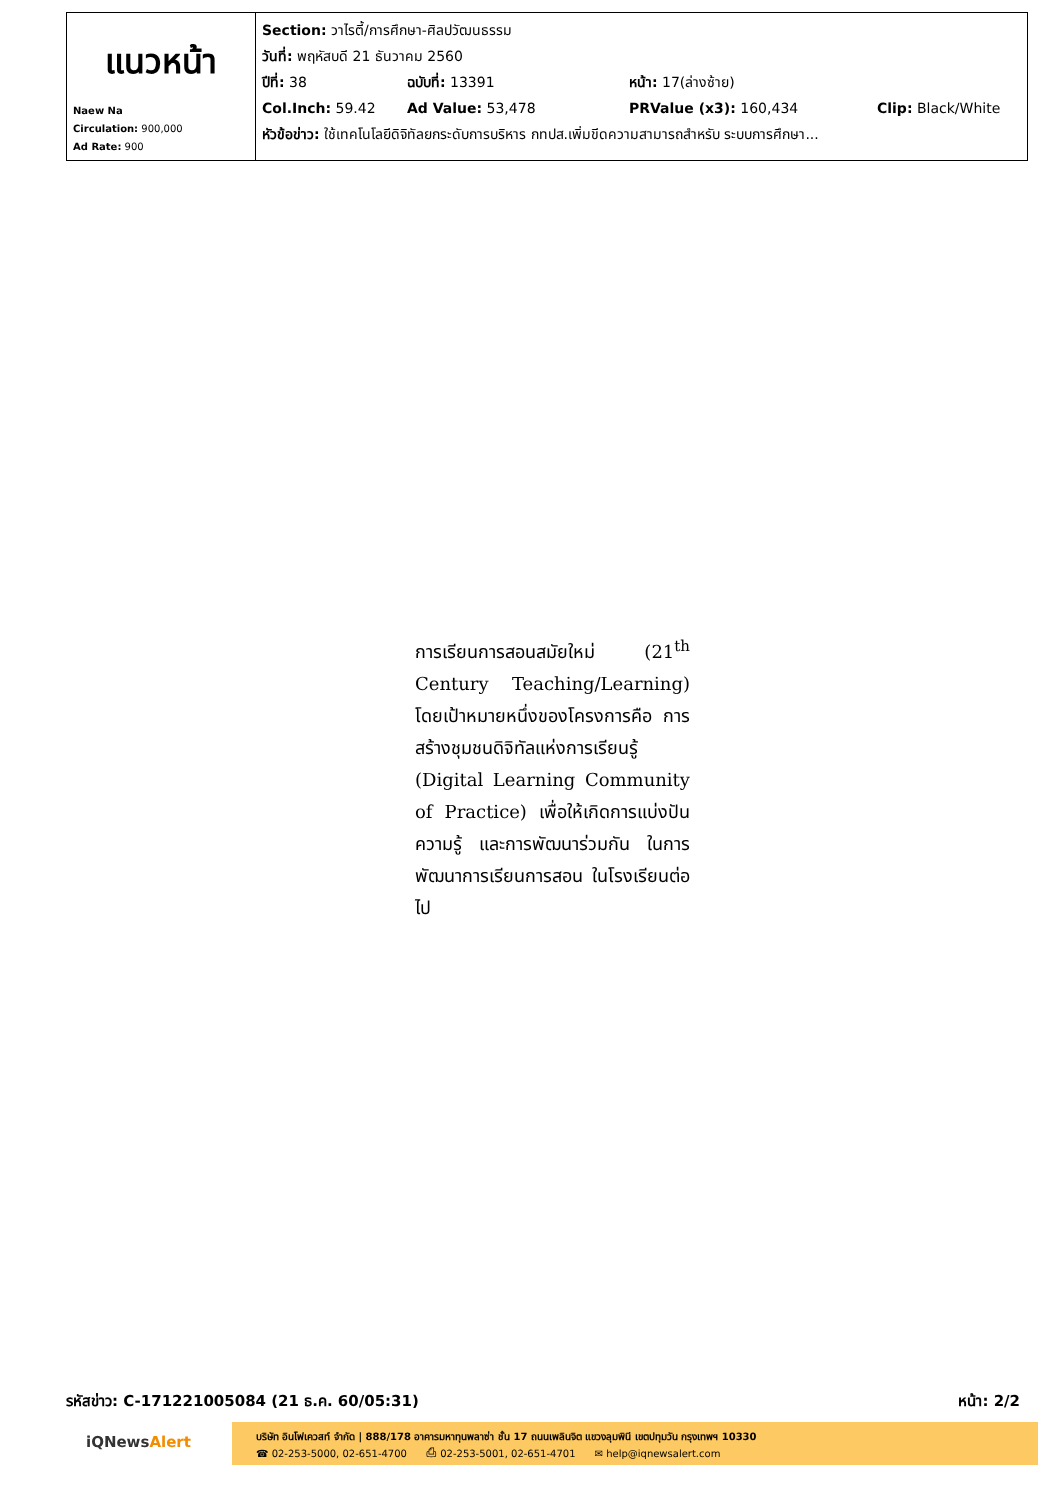| แนวหน้า Naew Na Circulation: 900,000 Ad Rate: 900 | Section: วาไรตี้/การศึกษา-ศิลปวัฒนธรรม วันที่: พฤหัสบดี 21 ธันวาคม 2560 ปีที่: 38 ฉบับที่: 13391 หน้า: 17(ล่างซ้าย) Col.Inch: 59.42 Ad Value: 53,478 PRValue (x3): 160,434 Clip: Black/White หัวข้อข่าว: ใช้เทคโนโลยีดิจิทัลยกระดับการบริหาร กทปส.เพิ่มขีดความสามารถสำหรับ ระบบการศึกษา... |
การเรียนการสอนสมัยใหม่ (21<sup>th</sup> Century Teaching/Learning) โดยเป้าหมายหนึ่งของโครงการคือ การสร้างชุมชนดิจิทัลแห่งการเรียนรู้ (Digital Learning Community of Practice) เพื่อให้เกิดการแบ่งปัน ความรู้ และการพัฒนาร่วมกัน ในการพัฒนาการเรียนการสอน ในโรงเรียนต่อไป
รหัสข่าว: C-171221005084 (21 ธ.ค. 60/05:31) หน้า: 2/2
iQNewsAlert
บริษัท อินโฟเควสท์ จำกัด | 888/178 อาคารมหาทุนพลาซ่า ชั้น 17 ถนนเพลินจิต แขวงลุมพินี เขตปทุมวัน กรุงเทพฯ 10330
☎ 02-253-5000, 02-651-4700 ⎙ 02-253-5001, 02-651-4701 ✉ help@iqnewsalert.com